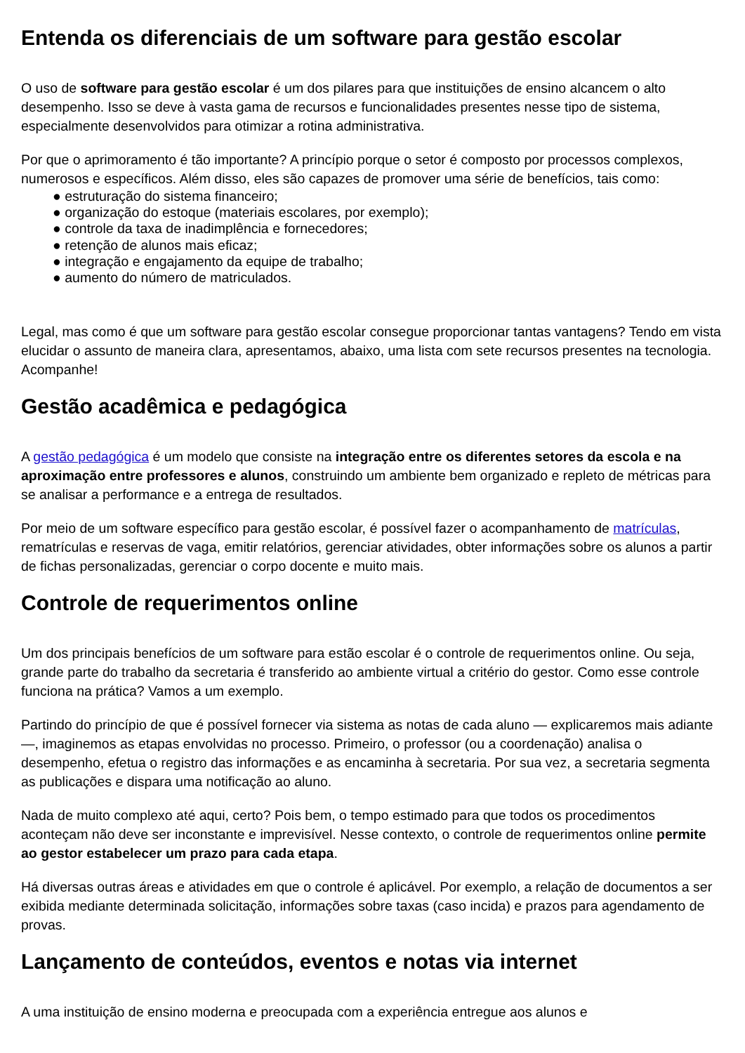Entenda os diferenciais de um software para gestão escolar
O uso de software para gestão escolar é um dos pilares para que instituições de ensino alcancem o alto desempenho. Isso se deve à vasta gama de recursos e funcionalidades presentes nesse tipo de sistema, especialmente desenvolvidos para otimizar a rotina administrativa.
Por que o aprimoramento é tão importante? A princípio porque o setor é composto por processos complexos, numerosos e específicos. Além disso, eles são capazes de promover uma série de benefícios, tais como:
● estruturação do sistema financeiro;
● organização do estoque (materiais escolares, por exemplo);
● controle da taxa de inadimplência e fornecedores;
● retenção de alunos mais eficaz;
● integração e engajamento da equipe de trabalho;
● aumento do número de matriculados.
Legal, mas como é que um software para gestão escolar consegue proporcionar tantas vantagens? Tendo em vista elucidar o assunto de maneira clara, apresentamos, abaixo, uma lista com sete recursos presentes na tecnologia. Acompanhe!
Gestão acadêmica e pedagógica
A gestão pedagógica é um modelo que consiste na integração entre os diferentes setores da escola e na aproximação entre professores e alunos, construindo um ambiente bem organizado e repleto de métricas para se analisar a performance e a entrega de resultados.
Por meio de um software específico para gestão escolar, é possível fazer o acompanhamento de matrículas, rematrículas e reservas de vaga, emitir relatórios, gerenciar atividades, obter informações sobre os alunos a partir de fichas personalizadas, gerenciar o corpo docente e muito mais.
Controle de requerimentos online
Um dos principais benefícios de um software para estão escolar é o controle de requerimentos online. Ou seja, grande parte do trabalho da secretaria é transferido ao ambiente virtual a critério do gestor. Como esse controle funciona na prática? Vamos a um exemplo.
Partindo do princípio de que é possível fornecer via sistema as notas de cada aluno — explicaremos mais adiante —, imaginemos as etapas envolvidas no processo. Primeiro, o professor (ou a coordenação) analisa o desempenho, efetua o registro das informações e as encaminha à secretaria. Por sua vez, a secretaria segmenta as publicações e dispara uma notificação ao aluno.
Nada de muito complexo até aqui, certo? Pois bem, o tempo estimado para que todos os procedimentos aconteçam não deve ser inconstante e imprevisível. Nesse contexto, o controle de requerimentos online permite ao gestor estabelecer um prazo para cada etapa.
Há diversas outras áreas e atividades em que o controle é aplicável. Por exemplo, a relação de documentos a ser exibida mediante determinada solicitação, informações sobre taxas (caso incida) e prazos para agendamento de provas.
Lançamento de conteúdos, eventos e notas via internet
A uma instituição de ensino moderna e preocupada com a experiência entregue aos alunos e